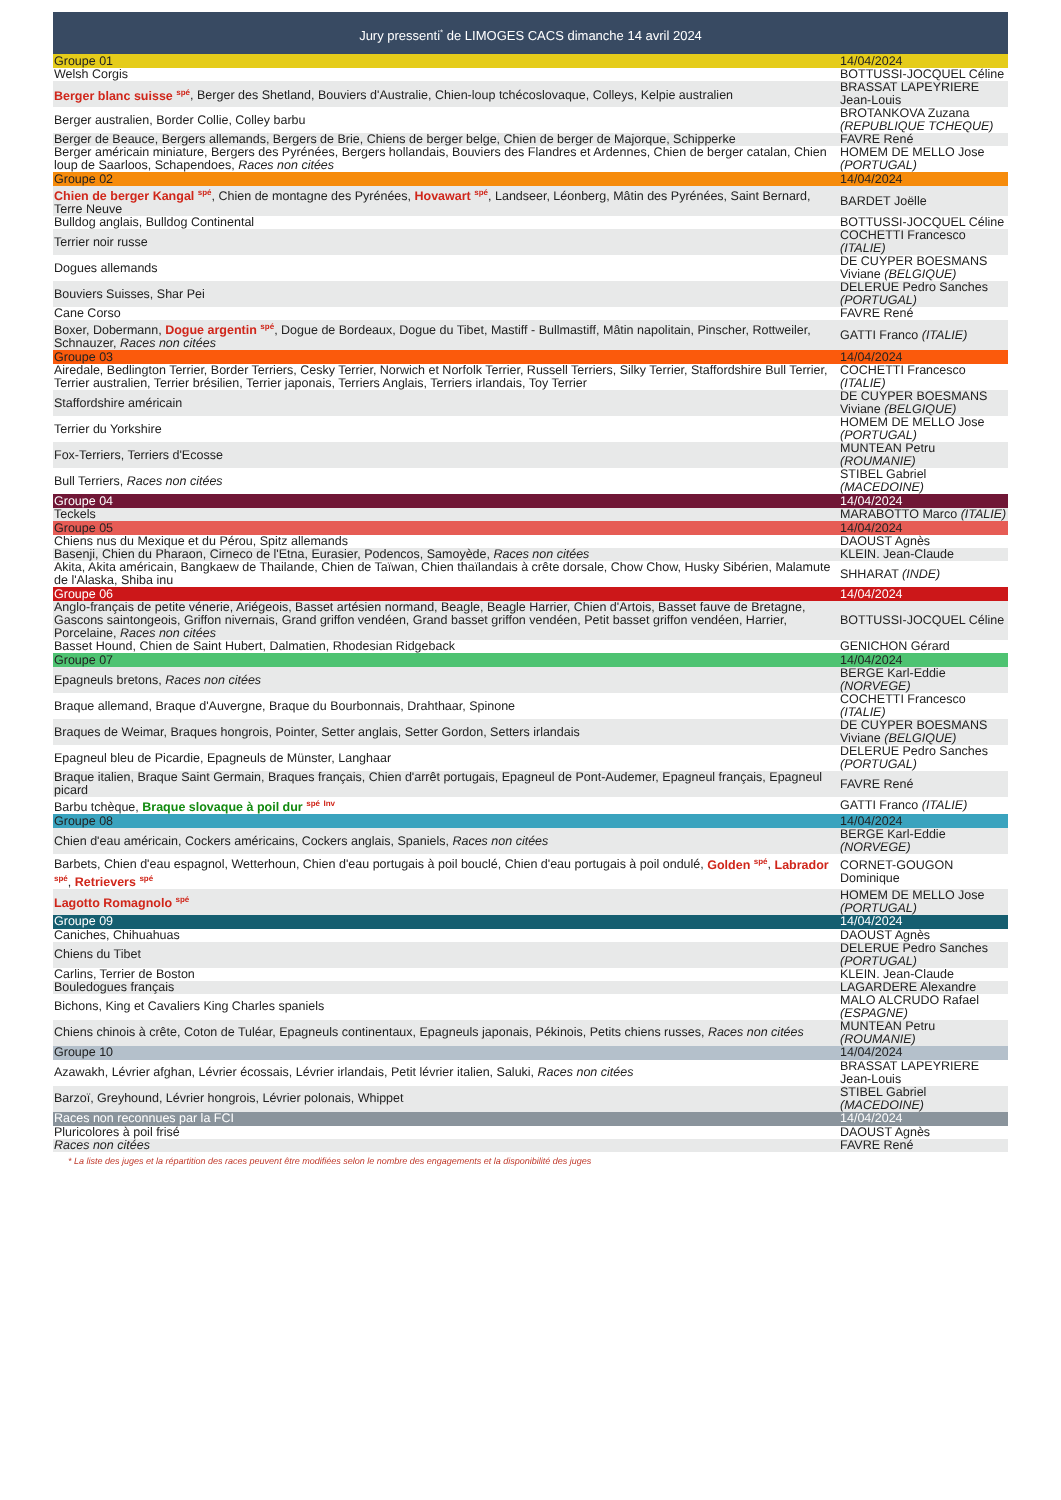Jury pressenti<sup>*</sup> de LIMOGES CACS dimanche 14 avril 2024
| Groupe 01 | 14/04/2024 |
| Welsh Corgis | BOTTUSSI-JOCQUEL Céline |
| Berger blanc suisse <sup>spé</sup> , Berger des Shetland, Bouviers d'Australie, Chien-loup tchécoslovaque, Colleys, Kelpie australien | BRASSAT LAPEYRIERE Jean-Louis |
| Berger australien, Border Collie, Colley barbu | BROTANKOVA Zuzana (REPUBLIQUE TCHEQUE) |
| Berger de Beauce, Bergers allemands, Bergers de Brie, Chiens de berger belge, Chien de berger de Majorque, Schipperke | FAVRE René |
| Berger américain miniature, Bergers des Pyrénées, Bergers hollandais, Bouviers des Flandres et Ardennes, Chien de berger catalan, Chien loup de Saarloos, Schapendoes, Races non citées | HOMEM DE MELLO Jose (PORTUGAL) |
| Groupe 02 | 14/04/2024 |
| Chien de berger Kangal <sup>spé</sup> , Chien de montagne des Pyrénées, Hovawart <sup>spé</sup> , Landseer, Léonberg, Mâtin des Pyrénées, Saint Bernard, Terre Neuve | BARDET Joëlle |
| Bulldog anglais, Bulldog Continental | BOTTUSSI-JOCQUEL Céline |
| Terrier noir russe | COCHETTI Francesco (ITALIE) |
| Dogues allemands | DE CUYPER BOESMANS Viviane (BELGIQUE) |
| Bouviers Suisses, Shar Pei | DELERUE Pedro Sanches (PORTUGAL) |
| Cane Corso | FAVRE René |
| Boxer, Dobermann, Dogue argentin <sup>spé</sup> , Dogue de Bordeaux, Dogue du Tibet, Mastiff - Bullmastiff, Mâtin napolitain, Pinscher, Rottweiler, Schnauzer, Races non citées | GATTI Franco (ITALIE) |
| Groupe 03 | 14/04/2024 |
| Airedale, Bedlington Terrier, Border Terriers, Cesky Terrier, Norwich et Norfolk Terrier, Russell Terriers, Silky Terrier, Staffordshire Bull Terrier, Terrier australien, Terrier brésilien, Terrier japonais, Terriers Anglais, Terriers irlandais, Toy Terrier | COCHETTI Francesco (ITALIE) |
| Staffordshire américain | DE CUYPER BOESMANS Viviane (BELGIQUE) |
| Terrier du Yorkshire | HOMEM DE MELLO Jose (PORTUGAL) |
| Fox-Terriers, Terriers d'Ecosse | MUNTEAN Petru (ROUMANIE) |
| Bull Terriers, Races non citées | STIBEL Gabriel (MACEDOINE) |
| Groupe 04 | 14/04/2024 |
| Teckels | MARABOTTO Marco (ITALIE) |
| Groupe 05 | 14/04/2024 |
| Chiens nus du Mexique et du Pérou, Spitz allemands | DAOUST Agnès |
| Basenji, Chien du Pharaon, Cirneco de l'Etna, Eurasier, Podencos, Samoyède, Races non citées | KLEIN. Jean-Claude |
| Akita, Akita américain, Bangkaew de Thailande, Chien de Taïwan, Chien thaïlandais à crête dorsale, Chow Chow, Husky Sibérien, Malamute de l'Alaska, Shiba inu | SHHARAT (INDE) |
| Groupe 06 | 14/04/2024 |
| Anglo-français de petite vénerie, Ariégeois, Basset artésien normand, Beagle, Beagle Harrier, Chien d'Artois, Basset fauve de Bretagne, Gascons saintongeois, Griffon nivernais, Grand griffon vendéen, Grand basset griffon vendéen, Petit basset griffon vendéen, Harrier, Porcelaine, Races non citées | BOTTUSSI-JOCQUEL Céline |
| Basset Hound, Chien de Saint Hubert, Dalmatien, Rhodesian Ridgeback | GENICHON Gérard |
| Groupe 07 | 14/04/2024 |
| Epagneuls bretons, Races non citées | BERGE Karl-Eddie (NORVEGE) |
| Braque allemand, Braque d'Auvergne, Braque du Bourbonnais, Drahthaar, Spinone | COCHETTI Francesco (ITALIE) |
| Braques de Weimar, Braques hongrois, Pointer, Setter anglais, Setter Gordon, Setters irlandais | DE CUYPER BOESMANS Viviane (BELGIQUE) |
| Epagneul bleu de Picardie, Epagneuls de Münster, Langhaar | DELERUE Pedro Sanches (PORTUGAL) |
| Braque italien, Braque Saint Germain, Braques français, Chien d'arrêt portugais, Epagneul de Pont-Audemer, Epagneul français, Epagneul picard | FAVRE René |
| Barbu tchèque, Braque slovaque à poil dur <sup>spé</sup> <sup>Inv</sup> | GATTI Franco (ITALIE) |
| Groupe 08 | 14/04/2024 |
| Chien d'eau américain, Cockers américains, Cockers anglais, Spaniels, Races non citées | BERGE Karl-Eddie (NORVEGE) |
| Barbets, Chien d'eau espagnol, Wetterhoun, Chien d'eau portugais à poil bouclé, Chien d'eau portugais à poil ondulé, Golden <sup>spé</sup> , Labrador <sup>spé</sup> , Retrievers <sup>spé</sup> | CORNET-GOUGON Dominique |
| Lagotto Romagnolo <sup>spé</sup> | HOMEM DE MELLO Jose (PORTUGAL) |
| Groupe 09 | 14/04/2024 |
| Caniches, Chihuahuas | DAOUST Agnès |
| Chiens du Tibet | DELERUE Pedro Sanches (PORTUGAL) |
| Carlins, Terrier de Boston | KLEIN. Jean-Claude |
| Bouledogues français | LAGARDERE Alexandre |
| Bichons, King et Cavaliers King Charles spaniels | MALO ALCRUDO Rafael (ESPAGNE) |
| Chiens chinois à crête, Coton de Tuléar, Epagneuls continentaux, Epagneuls japonais, Pékinois, Petits chiens russes, Races non citées | MUNTEAN Petru (ROUMANIE) |
| Groupe 10 | 14/04/2024 |
| Azawakh, Lévrier afghan, Lévrier écossais, Lévrier irlandais, Petit lévrier italien, Saluki, Races non citées | BRASSAT LAPEYRIERE Jean-Louis |
| Barzoï, Greyhound, Lévrier hongrois, Lévrier polonais, Whippet | STIBEL Gabriel (MACEDOINE) |
| Races non reconnues par la FCI | 14/04/2024 |
| Pluricolores à poil frisé | DAOUST Agnès |
| Races non citées | FAVRE René |
* La liste des juges et la répartition des races peuvent être modifiées selon le nombre des engagements et la disponibilité des juges